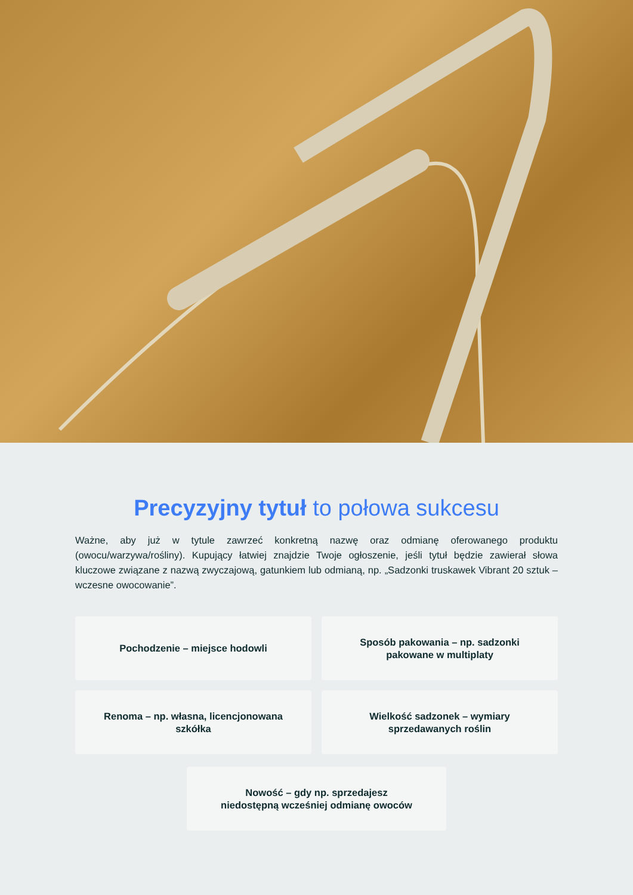Precyzyjny tytuł to połowa sukcesu
Ważne, aby już w tytule zawrzeć konkretną nazwę oraz odmianę oferowanego produktu (owocu/warzywa/rośliny). Kupujący łatwiej znajdzie Twoje ogłoszenie, jeśli tytuł będzie zawierał słowa kluczowe związane z nazwą zwyczajową, gatunkiem lub odmianą, np. „Sadzonki truskawek Vibrant 20 sztuk – wczesne owocowanie”.
Pochodzenie – miejsce hodowli
Sposób pakowania – np. sadzonki
pakowane w multiplaty
Renoma – np. własna, licencjonowana
szkółka
Wielkość sadzonek – wymiary
sprzedawanych roślin
Nowość – gdy np. sprzedajesz
niedostępną wcześniej odmianę owoców